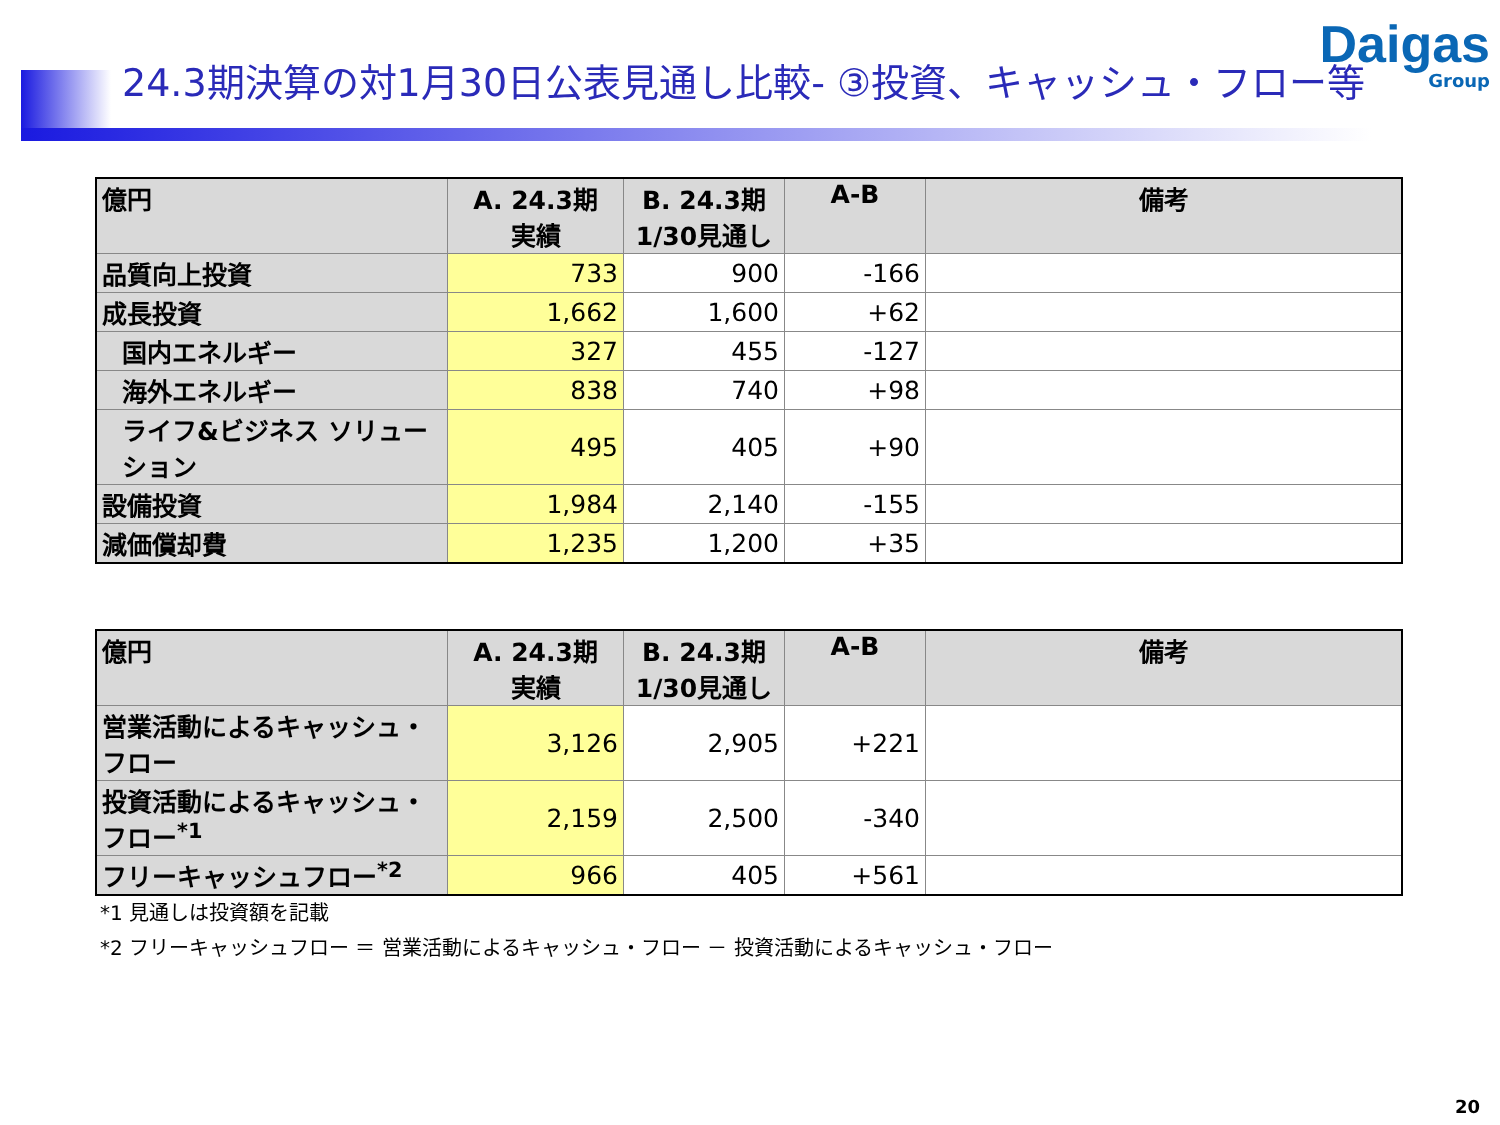24.3期決算の対1月30日公表見通し比較- ③投資、キャッシュ・フロー等
Daigas
Group
| 億円 | A. 24.3期 実績 | B. 24.3期 1/30見通し | A-B | 備考 |
| --- | --- | --- | --- | --- |
| 品質向上投資 | 733 | 900 | -166 | |
| 成長投資 | 1,662 | 1,600 | +62 | |
| 国内エネルギー | 327 | 455 | -127 | |
| 海外エネルギー | 838 | 740 | +98 | |
| ライフ&ビジネス ソリューション | 495 | 405 | +90 | |
| 設備投資 | 1,984 | 2,140 | -155 | |
| 減価償却費 | 1,235 | 1,200 | +35 | |
| 億円 | A. 24.3期 実績 | B. 24.3期 1/30見通し | A-B | 備考 |
| --- | --- | --- | --- | --- |
| 営業活動によるキャッシュ・フロー | 3,126 | 2,905 | +221 | |
| 投資活動によるキャッシュ・フロー<sup>*1</sup> | 2,159 | 2,500 | -340 | |
| フリーキャッシュフロー<sup>*2</sup> | 966 | 405 | +561 | |
*1 見通しは投資額を記載
*2 フリーキャッシュフロー ＝ 営業活動によるキャッシュ・フロー － 投資活動によるキャッシュ・フロー
20